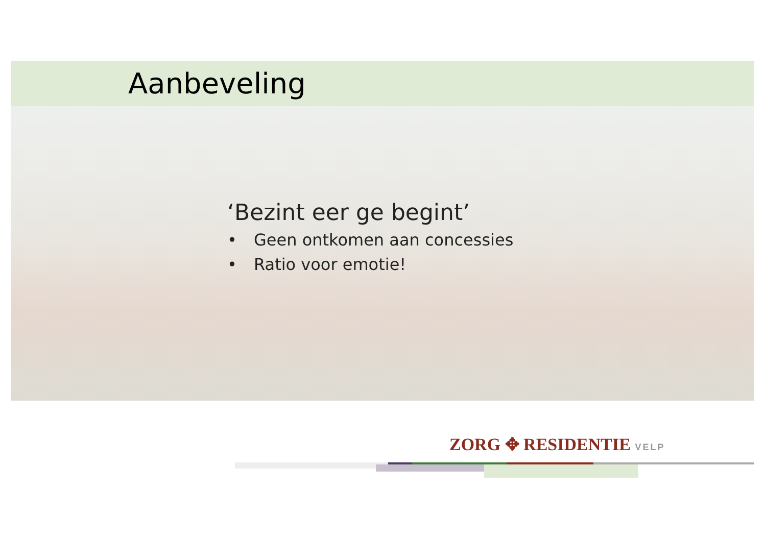Aanbeveling
‘Bezint eer ge begint’
• Geen ontkomen aan concessies
• Ratio voor emotie!
ZORG ✥ RESIDENTIE VELP